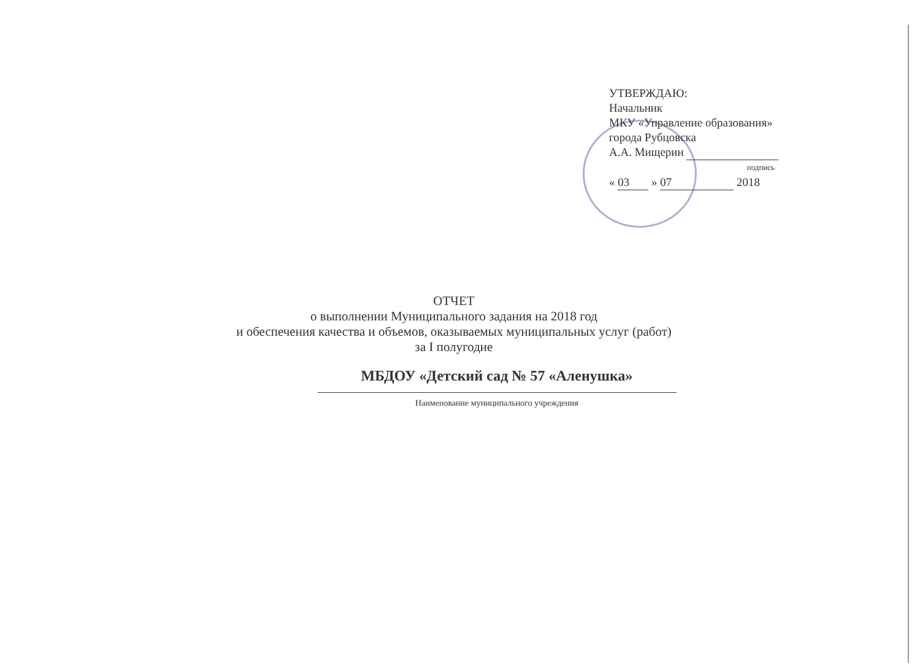УТВЕРЖДАЮ:
Начальник
МКУ «Управление образования»
города Рубцовска
А.А. Мищерин
подпись
« 03 » 07 2018
ОТЧЕТ
о выполнении Муниципального задания на 2018 год
и обеспечения качества и объемов, оказываемых муниципальных услуг (работ)
за I полугодие
МБДОУ «Детский сад № 57 «Аленушка»
Наименование муниципального учреждения